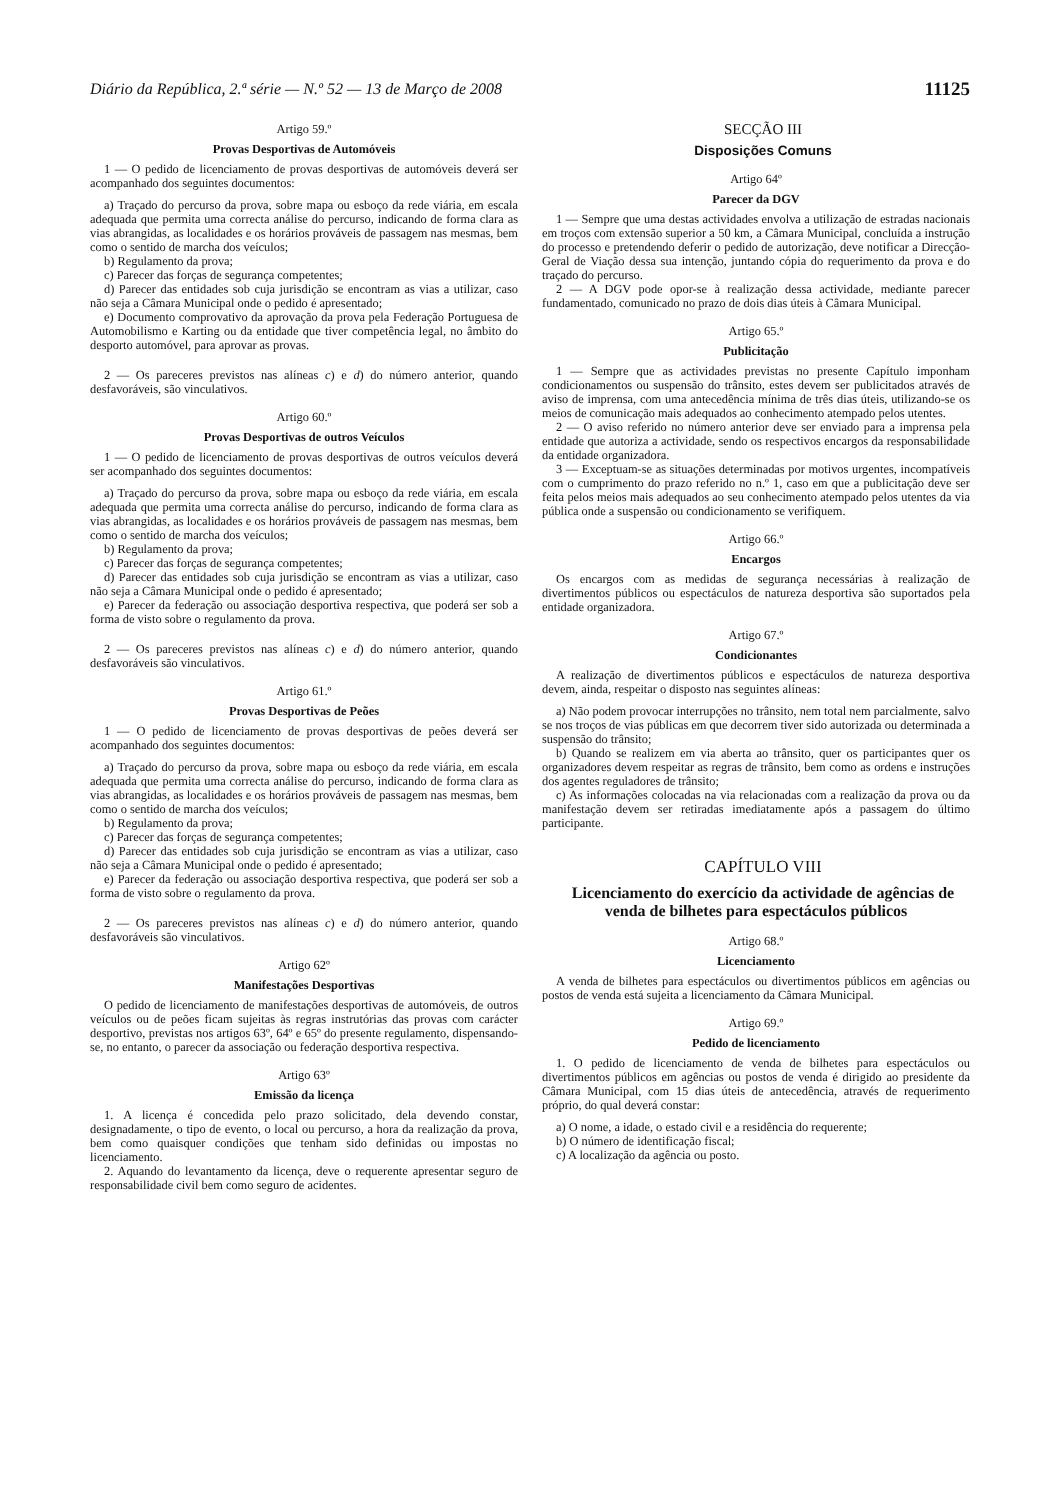Diário da República, 2.ª série — N.º 52 — 13 de Março de 2008 11125
Artigo 59.º
Provas Desportivas de Automóveis
1 — O pedido de licenciamento de provas desportivas de automóveis deverá ser acompanhado dos seguintes documentos:
a) Traçado do percurso da prova, sobre mapa ou esboço da rede viária, em escala adequada que permita uma correcta análise do percurso, indicando de forma clara as vias abrangidas, as localidades e os horários prováveis de passagem nas mesmas, bem como o sentido de marcha dos veículos;
b) Regulamento da prova;
c) Parecer das forças de segurança competentes;
d) Parecer das entidades sob cuja jurisdição se encontram as vias a utilizar, caso não seja a Câmara Municipal onde o pedido é apresentado;
e) Documento comprovativo da aprovação da prova pela Federação Portuguesa de Automobilismo e Karting ou da entidade que tiver competência legal, no âmbito do desporto automóvel, para aprovar as provas.
2 — Os pareceres previstos nas alíneas c) e d) do número anterior, quando desfavoráveis, são vinculativos.
Artigo 60.º
Provas Desportivas de outros Veículos
1 — O pedido de licenciamento de provas desportivas de outros veículos deverá ser acompanhado dos seguintes documentos:
a) Traçado do percurso da prova, sobre mapa ou esboço da rede viária, em escala adequada que permita uma correcta análise do percurso, indicando de forma clara as vias abrangidas, as localidades e os horários prováveis de passagem nas mesmas, bem como o sentido de marcha dos veículos;
b) Regulamento da prova;
c) Parecer das forças de segurança competentes;
d) Parecer das entidades sob cuja jurisdição se encontram as vias a utilizar, caso não seja a Câmara Municipal onde o pedido é apresentado;
e) Parecer da federação ou associação desportiva respectiva, que poderá ser sob a forma de visto sobre o regulamento da prova.
2 — Os pareceres previstos nas alíneas c) e d) do número anterior, quando desfavoráveis são vinculativos.
Artigo 61.º
Provas Desportivas de Peões
1 — O pedido de licenciamento de provas desportivas de peões deverá ser acompanhado dos seguintes documentos:
a) Traçado do percurso da prova, sobre mapa ou esboço da rede viária, em escala adequada que permita uma correcta análise do percurso, indicando de forma clara as vias abrangidas, as localidades e os horários prováveis de passagem nas mesmas, bem como o sentido de marcha dos veículos;
b) Regulamento da prova;
c) Parecer das forças de segurança competentes;
d) Parecer das entidades sob cuja jurisdição se encontram as vias a utilizar, caso não seja a Câmara Municipal onde o pedido é apresentado;
e) Parecer da federação ou associação desportiva respectiva, que poderá ser sob a forma de visto sobre o regulamento da prova.
2 — Os pareceres previstos nas alíneas c) e d) do número anterior, quando desfavoráveis são vinculativos.
Artigo 62º
Manifestações Desportivas
O pedido de licenciamento de manifestações desportivas de automóveis, de outros veículos ou de peões ficam sujeitas às regras instrutórias das provas com carácter desportivo, previstas nos artigos 63º, 64º e 65º do presente regulamento, dispensando-se, no entanto, o parecer da associação ou federação desportiva respectiva.
Artigo 63º
Emissão da licença
1. A licença é concedida pelo prazo solicitado, dela devendo constar, designadamente, o tipo de evento, o local ou percurso, a hora da realização da prova, bem como quaisquer condições que tenham sido definidas ou impostas no licenciamento.
2. Aquando do levantamento da licença, deve o requerente apresentar seguro de responsabilidade civil bem como seguro de acidentes.
SECÇÃO III
Disposições Comuns
Artigo 64º
Parecer da DGV
1 — Sempre que uma destas actividades envolva a utilização de estradas nacionais em troços com extensão superior a 50 km, a Câmara Municipal, concluída a instrução do processo e pretendendo deferir o pedido de autorização, deve notificar a Direcção-Geral de Viação dessa sua intenção, juntando cópia do requerimento da prova e do traçado do percurso.
2 — A DGV pode opor-se à realização dessa actividade, mediante parecer fundamentado, comunicado no prazo de dois dias úteis à Câmara Municipal.
Artigo 65.º
Publicitação
1 — Sempre que as actividades previstas no presente Capítulo imponham condicionamentos ou suspensão do trânsito, estes devem ser publicitados através de aviso de imprensa, com uma antecedência mínima de três dias úteis, utilizando-se os meios de comunicação mais adequados ao conhecimento atempado pelos utentes.
2 — O aviso referido no número anterior deve ser enviado para a imprensa pela entidade que autoriza a actividade, sendo os respectivos encargos da responsabilidade da entidade organizadora.
3 — Exceptuam-se as situações determinadas por motivos urgentes, incompatíveis com o cumprimento do prazo referido no n.º 1, caso em que a publicitação deve ser feita pelos meios mais adequados ao seu conhecimento atempado pelos utentes da via pública onde a suspensão ou condicionamento se verifiquem.
Artigo 66.º
Encargos
Os encargos com as medidas de segurança necessárias à realização de divertimentos públicos ou espectáculos de natureza desportiva são suportados pela entidade organizadora.
Artigo 67.º
Condicionantes
A realização de divertimentos públicos e espectáculos de natureza desportiva devem, ainda, respeitar o disposto nas seguintes alíneas:
a) Não podem provocar interrupções no trânsito, nem total nem parcialmente, salvo se nos troços de vias públicas em que decorrem tiver sido autorizada ou determinada a suspensão do trânsito;
b) Quando se realizem em via aberta ao trânsito, quer os participantes quer os organizadores devem respeitar as regras de trânsito, bem como as ordens e instruções dos agentes reguladores de trânsito;
c) As informações colocadas na via relacionadas com a realização da prova ou da manifestação devem ser retiradas imediatamente após a passagem do último participante.
CAPÍTULO VIII
Licenciamento do exercício da actividade de agências de venda de bilhetes para espectáculos públicos
Artigo 68.º
Licenciamento
A venda de bilhetes para espectáculos ou divertimentos públicos em agências ou postos de venda está sujeita a licenciamento da Câmara Municipal.
Artigo 69.º
Pedido de licenciamento
1. O pedido de licenciamento de venda de bilhetes para espectáculos ou divertimentos públicos em agências ou postos de venda é dirigido ao presidente da Câmara Municipal, com 15 dias úteis de antecedência, através de requerimento próprio, do qual deverá constar:
a) O nome, a idade, o estado civil e a residência do requerente;
b) O número de identificação fiscal;
c) A localização da agência ou posto.